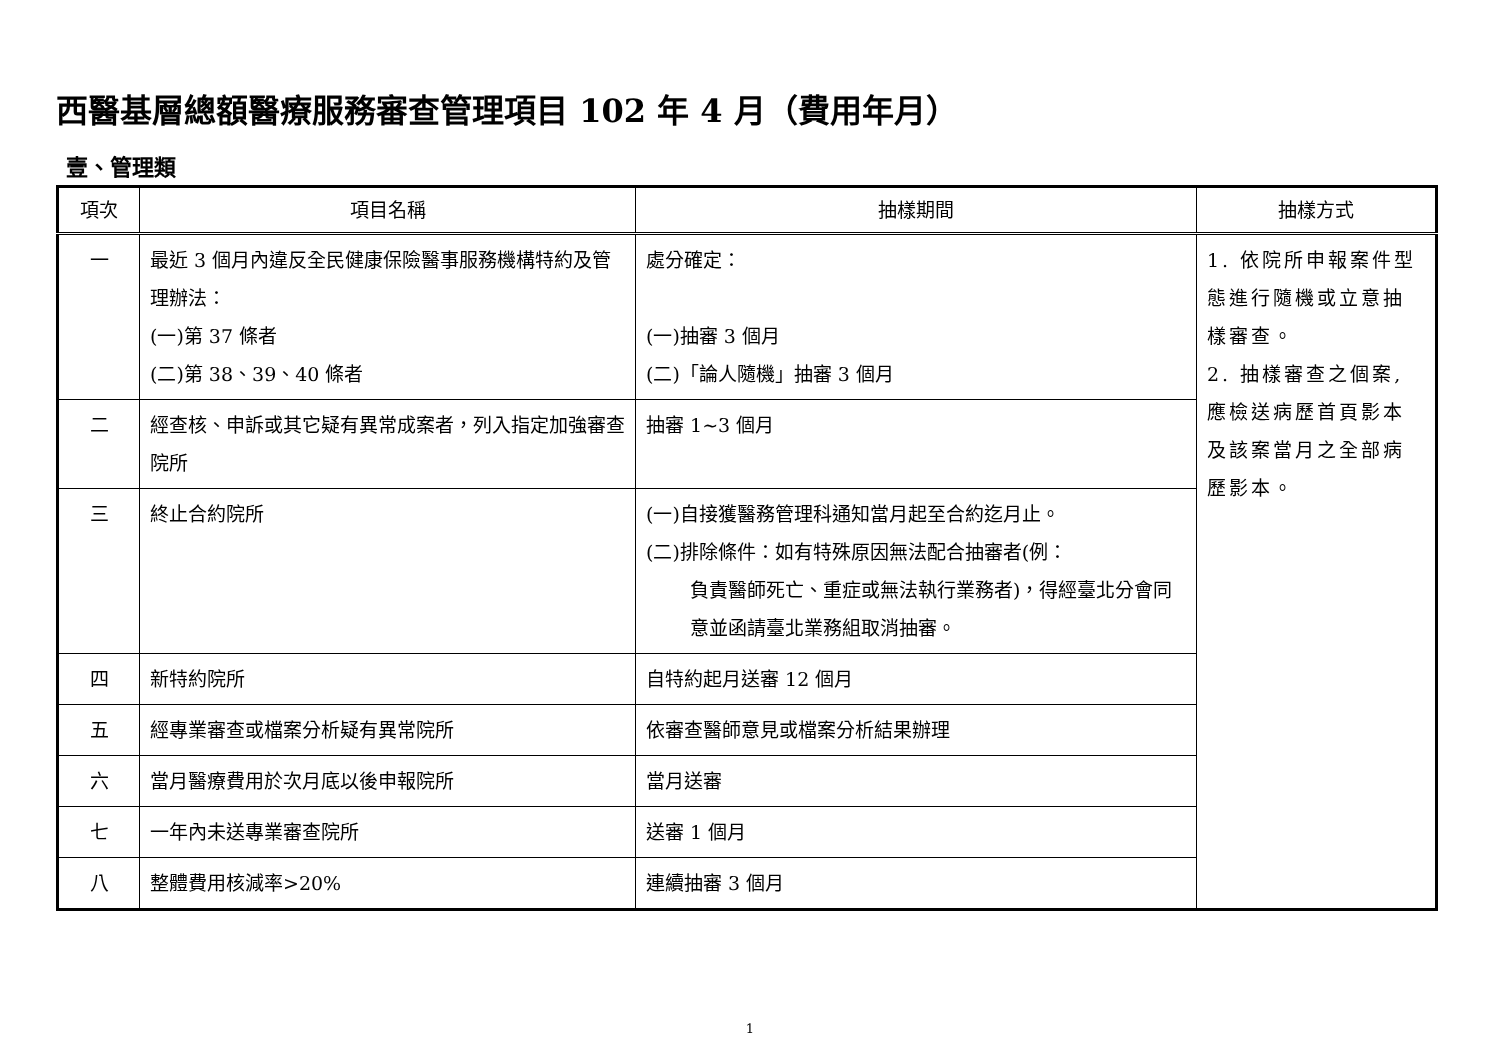西醫基層總額醫療服務審查管理項目 102 年 4 月（費用年月）
壹、管理類
| 項次 | 項目名稱 | 抽樣期間 | 抽樣方式 |
| --- | --- | --- | --- |
| 一 | 最近 3 個月內違反全民健康保險醫事服務機構特約及管理辦法： (一)第 37 條者 (二)第 38、39、40 條者 | 處分確定： (一)抽審 3 個月 (二)「論人隨機」抽審 3 個月 | 1. 依院所申報案件型態進行隨機或立意抽樣審查。 2. 抽樣審查之個案,應檢送病歷首頁影本及該案當月之全部病歷影本。 |
| 二 | 經查核、申訴或其它疑有異常成案者，列入指定加強審查院所 | 抽審 1~3 個月 | |
| 三 | 終止合約院所 | (一)自接獲醫務管理科通知當月起至合約迄月止。 (二)排除條件：如有特殊原因無法配合抽審者(例： 負責醫師死亡、重症或無法執行業務者)，得經臺北分會同意並函請臺北業務組取消抽審。 | |
| 四 | 新特約院所 | 自特約起月送審 12 個月 | |
| 五 | 經專業審查或檔案分析疑有異常院所 | 依審查醫師意見或檔案分析結果辦理 | |
| 六 | 當月醫療費用於次月底以後申報院所 | 當月送審 | |
| 七 | 一年內未送專業審查院所 | 送審 1 個月 | |
| 八 | 整體費用核減率>20% | 連續抽審 3 個月 | |
1